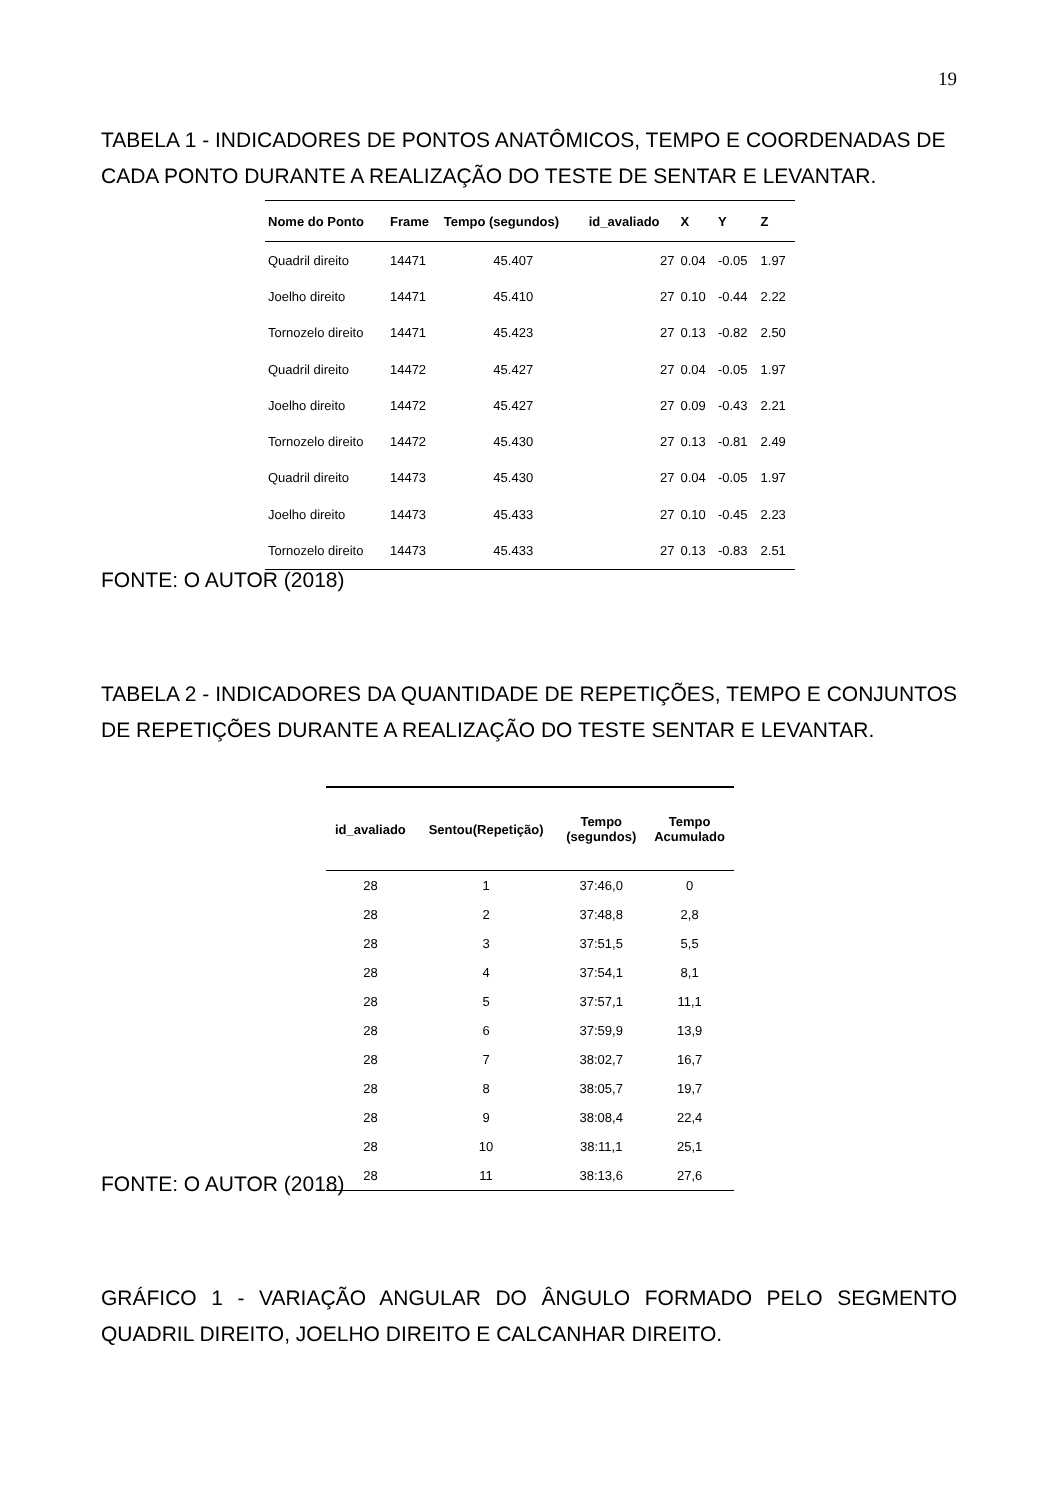19
TABELA 1 - INDICADORES DE PONTOS ANATÔMICOS, TEMPO E COORDENADAS DE CADA PONTO DURANTE A REALIZAÇÃO DO TESTE DE SENTAR E LEVANTAR.
| Nome do Ponto | Frame | Tempo (segundos) | id_avaliado | X | Y | Z |
| --- | --- | --- | --- | --- | --- | --- |
| Quadril direito | 14471 | 45.407 | 27 | 0.04 | -0.05 | 1.97 |
| Joelho direito | 14471 | 45.410 | 27 | 0.10 | -0.44 | 2.22 |
| Tornozelo direito | 14471 | 45.423 | 27 | 0.13 | -0.82 | 2.50 |
| Quadril direito | 14472 | 45.427 | 27 | 0.04 | -0.05 | 1.97 |
| Joelho direito | 14472 | 45.427 | 27 | 0.09 | -0.43 | 2.21 |
| Tornozelo direito | 14472 | 45.430 | 27 | 0.13 | -0.81 | 2.49 |
| Quadril direito | 14473 | 45.430 | 27 | 0.04 | -0.05 | 1.97 |
| Joelho direito | 14473 | 45.433 | 27 | 0.10 | -0.45 | 2.23 |
| Tornozelo direito | 14473 | 45.433 | 27 | 0.13 | -0.83 | 2.51 |
FONTE: O AUTOR (2018)
TABELA 2 - INDICADORES DA QUANTIDADE DE REPETIÇÕES, TEMPO E CONJUNTOS DE REPETIÇÕES DURANTE A REALIZAÇÃO DO TESTE SENTAR E LEVANTAR.
| id_avaliado | Sentou(Repetição) | Tempo (segundos) | Tempo Acumulado |
| --- | --- | --- | --- |
| 28 | 1 | 37:46,0 | 0 |
| 28 | 2 | 37:48,8 | 2,8 |
| 28 | 3 | 37:51,5 | 5,5 |
| 28 | 4 | 37:54,1 | 8,1 |
| 28 | 5 | 37:57,1 | 11,1 |
| 28 | 6 | 37:59,9 | 13,9 |
| 28 | 7 | 38:02,7 | 16,7 |
| 28 | 8 | 38:05,7 | 19,7 |
| 28 | 9 | 38:08,4 | 22,4 |
| 28 | 10 | 38:11,1 | 25,1 |
| 28 | 11 | 38:13,6 | 27,6 |
FONTE: O AUTOR (2018)
GRÁFICO 1 - VARIAÇÃO ANGULAR DO ÂNGULO FORMADO PELO SEGMENTO QUADRIL DIREITO, JOELHO DIREITO E CALCANHAR DIREITO.